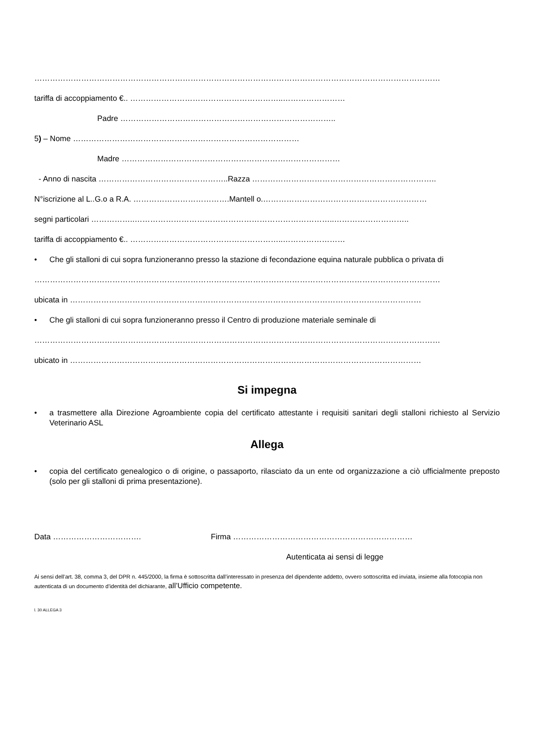…………………………………………………………………………………………………………………………………………
tariffa di accoppiamento €.. …………………………………………………..……………………
Padre ………………………………………………………………………..
5) – Nome ……………………………………………………………………………
Madre …………………………………………………………………………
- Anno di nascita …………………………………………..Razza ……………………………………………………………..
N°iscrizione al L..G.o a R.A. ……………………………….Mantell o.………………………………………………………
segni particolari ……………..…………………………………………………………………..………………………..
tariffa di accoppiamento €.. …………………………………………………..……………………
• Che gli stalloni di cui sopra funzioneranno presso la stazione di fecondazione equina naturale pubblica o privata di
…………………………………………………………………………………………………………………………………………
ubicata in ………………………………………………………………………………………………………………………
• Che gli stalloni di cui sopra funzioneranno presso il Centro di produzione materiale seminale di
…………………………………………………………………………………………………………………………………………
ubicato in ………………………………………………………………………………………………………………………
Si impegna
• a trasmettere alla Direzione Agroambiente copia del certificato attestante i requisiti sanitari degli stalloni richiesto al Servizio Veterinario ASL
Allega
• copia del certificato genealogico o di origine, o passaporto, rilasciato da un ente od organizzazione a ciò ufficialmente preposto (solo per gli stalloni di prima presentazione).
Data ……………………………. Firma ……………………………………………………………
Autenticata ai sensi di legge
Ai sensi dell’art. 38, comma 3, del DPR n. 445/2000, la firma è sottoscritta dall’interessato in presenza del dipendente addetto, ovvero sottoscritta ed inviata, insieme alla fotocopia non autenticata di un documento d’identità del dichiarante, all’Ufficio competente.
l. 30 ALLEGA 3